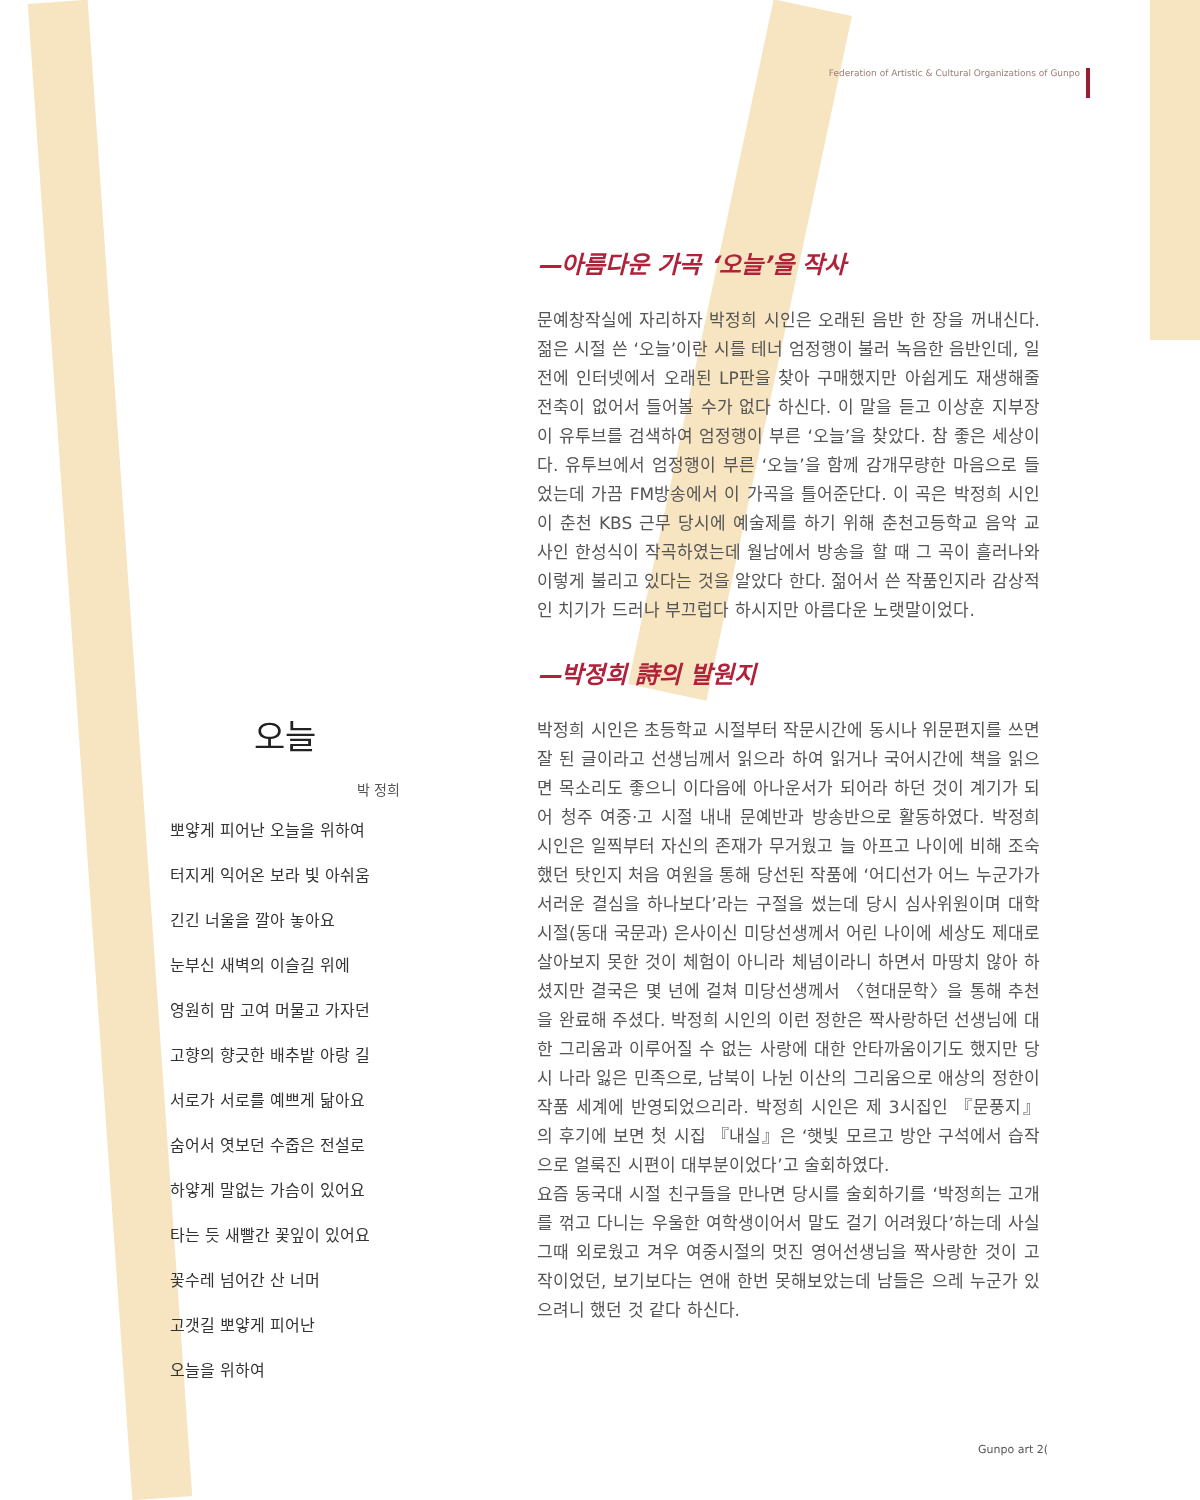Federation of Artistic & Cultural Organizations of Gunpo
오늘
박 정희
뽀얗게 피어난 오늘을 위하여
터지게 익어온 보라 빛 아쉬움
긴긴 너울을 깔아 놓아요
눈부신 새벽의 이슬길 위에
영원히 맘 고여 머물고 가자던
고향의 향긋한 배추밭 아랑 길
서로가 서로를 예쁘게 닮아요
숨어서 엿보던 수줍은 전설로
하얗게 말없는 가슴이 있어요
타는 듯 새빨간 꽃잎이 있어요
꽃수레 넘어간 산 너머
고갯길 뽀얗게 피어난
오늘을 위하여
—아름다운 가곡 ‘오늘’을 작사
문예창작실에 자리하자 박정희 시인은 오래된 음반 한 장을 꺼내신다. 젊은 시절 쓴 ‘오늘’이란 시를 테너 엄정행이 불러 녹음한 음반인데, 일전에 인터넷에서 오래된 LP판을 찾아 구매했지만 아쉽게도 재생해줄 전축이 없어서 들어볼 수가 없다 하신다. 이 말을 듣고 이상훈 지부장이 유투브를 검색하여 엄정행이 부른 ‘오늘’을 찾았다. 참 좋은 세상이다. 유투브에서 엄정행이 부른 ‘오늘’을 함께 감개무량한 마음으로 들었는데 가끔 FM방송에서 이 가곡을 틀어준단다. 이 곡은 박정희 시인이 춘천 KBS 근무 당시에 예술제를 하기 위해 춘천고등학교 음악 교사인 한성식이 작곡하였는데 월남에서 방송을 할 때 그 곡이 흘러나와 이렇게 불리고 있다는 것을 알았다 한다. 젊어서 쓴 작품인지라 감상적인 치기가 드러나 부끄럽다 하시지만 아름다운 노랫말이었다.
—박정희 詩의 발원지
박정희 시인은 초등학교 시절부터 작문시간에 동시나 위문편지를 쓰면 잘 된 글이라고 선생님께서 읽으라 하여 읽거나 국어시간에 책을 읽으면 목소리도 좋으니 이다음에 아나운서가 되어라 하던 것이 계기가 되어 청주 여중·고 시절 내내 문예반과 방송반으로 활동하였다. 박정희 시인은 일찍부터 자신의 존재가 무거웠고 늘 아프고 나이에 비해 조숙했던 탓인지 처음 여원을 통해 당선된 작품에 ‘어디선가 어느 누군가가 서러운 결심을 하나보다’라는 구절을 썼는데 당시 심사위원이며 대학시절(동대 국문과) 은사이신 미당선생께서 어린 나이에 세상도 제대로 살아보지 못한 것이 체험이 아니라 체념이라니 하면서 마땅치 않아 하셨지만 결국은 몇 년에 걸쳐 미당선생께서 〈현대문학〉을 통해 추천을 완료해 주셨다. 박정희 시인의 이런 정한은 짝사랑하던 선생님에 대한 그리움과 이루어질 수 없는 사랑에 대한 안타까움이기도 했지만 당시 나라 잃은 민족으로, 남북이 나뉜 이산의 그리움으로 애상의 정한이 작품 세계에 반영되었으리라. 박정희 시인은 제 3시집인 『문풍지』의 후기에 보면 첫 시집 『내실』은 ‘햇빛 모르고 방안 구석에서 습작으로 얼룩진 시편이 대부분이었다’고 술회하였다.
요즘 동국대 시절 친구들을 만나면 당시를 술회하기를 ‘박정희는 고개를 꺾고 다니는 우울한 여학생이어서 말도 걸기 어려웠다’하는데 사실 그때 외로웠고 겨우 여중시절의 멋진 영어선생님을 짝사랑한 것이 고작이었던, 보기보다는 연애 한번 못해보았는데 남들은 으레 누군가 있으려니 했던 것 같다 하신다.
Gunpo art 2(